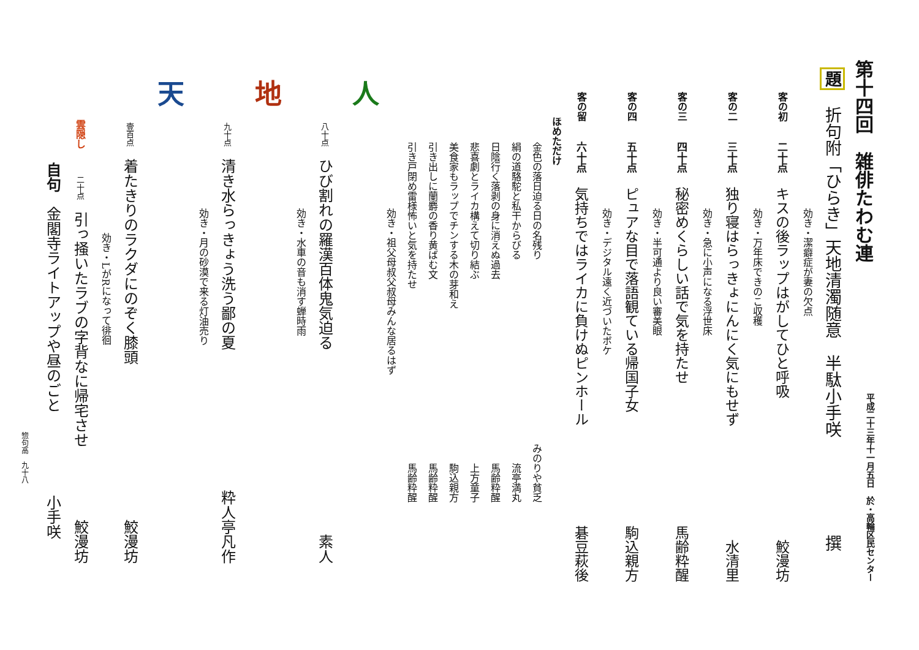第十四回　雑俳たわむ連 平成二十三年十一月五日　於・高輪区民センター
題　折句附「ひらき」天地清濁随意　半駄小手咲 撰
効き・潔癖症が妻の欠点
客の初　二十点　キスの後ラップはがしてひと呼吸 鮫漫坊
効き・万年床できのこ収穫
客の二　三十点　独り寝はらっきょにんにく気にもせず 水清里
効き・急に小声になる浮世床
客の三　四十点　秘密めくらしい話で気を持たせ 馬齢粋醒
効き・半可通より良い審美眼
客の四　五十点　ピュアな目で落語観ている帰国子女 駒込親方
効き・デジタル遠く近づいたボケ
客の留　六十点　気持ちではライカに負けぬピンホール 碁豆萩後
ほめただけ
金色の落日迫る日の名残り みのりや貧乏
絹の道駱駝と私干からびる 流亭満丸
日陰行く落剥の身に消えぬ過去 馬齢粋醒
悲喜劇とライカ構えて切り結ぶ 上方童子
美食家もラップでチンする木の芽和え 駒込親方
引き出しに蘭麝の香り黄ばむ文 馬齢粋醒
引き戸閉め雷様怖いと気を持たせ 馬齢粋醒
効き・祖父母叔父叔母みんな居るはず
人
八十点ひび割れの羅漢百体鬼気迫る 素人
効き・水車の音も消す蝉時雨
地
九十点清き水らっきょう洗う鄙の夏 粋人亭凡作
効き・月の砂漠で来る灯油売り
天
壹百点着たきりのラクダにのぞく膝頭 鮫漫坊
効き・LがRになって徘徊
雲隠し　二十点引っ掻いたラブの字背なに帰宅させ 鮫漫坊
自句　金閣寺ライトアップや昼のごと 小手咲
惣句高　九十八